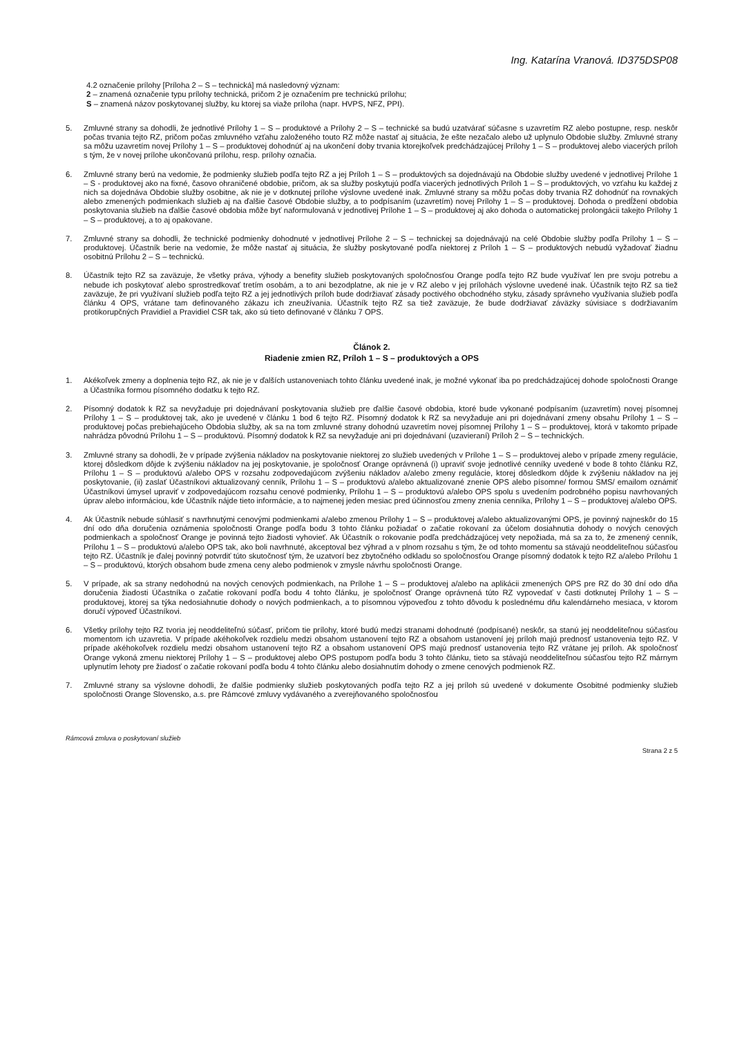Ing. Katarína Vranová. ID375DSP08
4.2 označenie prílohy [Príloha 2 – S – technická] má nasledovný význam:
2 – znamená označenie typu prílohy technická, pričom 2 je označením pre technickú prílohu;
S – znamená názov poskytovanej služby, ku ktorej sa viaže príloha (napr. HVPS, NFZ, PPI).
5. Zmluvné strany sa dohodli, že jednotlivé Prílohy 1 – S – produktové a Prílohy 2 – S – technické sa budú uzatvárať súčasne s uzavretím RZ alebo postupne, resp. neskôr počas trvania tejto RZ, pričom počas zmluvného vzťahu založeného touto RZ môže nastať aj situácia, že ešte nezačalo alebo už uplynulo Obdobie služby. Zmluvné strany sa môžu uzavretím novej Prílohy 1 – S – produktovej dohodnúť aj na ukončení doby trvania ktorejkoľvek predchádzajúcej Prílohy 1 – S – produktovej alebo viacerých príloh s tým, že v novej prílohe ukončovanú prílohu, resp. prílohy označia.
6. Zmluvné strany berú na vedomie, že podmienky služieb podľa tejto RZ a jej Príloh 1 – S – produktových sa dojednávajú na Obdobie služby uvedené v jednotlivej Prílohe 1 – S - produktovej ako na fixné, časovo ohraničené obdobie, pričom, ak sa služby poskytujú podľa viacerých jednotlivých Príloh 1 – S – produktových, vo vzťahu ku každej z nich sa dojednáva Obdobie služby osobitne, ak nie je v dotknutej prílohe výslovne uvedené inak. Zmluvné strany sa môžu počas doby trvania RZ dohodnúť na rovnakých alebo zmenených podmienkach služieb aj na ďalšie časové Obdobie služby, a to podpísaním (uzavretím) novej Prílohy 1 – S – produktovej. Dohoda o predĺžení obdobia poskytovania služieb na ďalšie časové obdobia môže byť naformulovaná v jednotlivej Prílohe 1 – S – produktovej aj ako dohoda o automatickej prolongácii takejto Prílohy 1 – S – produktovej, a to aj opakovane.
7. Zmluvné strany sa dohodli, že technické podmienky dohodnuté v jednotlivej Prílohe 2 – S – technickej sa dojednávajú na celé Obdobie služby podľa Prílohy 1 – S – produktovej. Účastník berie na vedomie, že môže nastať aj situácia, že služby poskytované podľa niektorej z Príloh 1 – S – produktových nebudú vyžadovať žiadnu osobitnú Prílohu 2 – S – technickú.
8. Účastník tejto RZ sa zaväzuje, že všetky práva, výhody a benefity služieb poskytovaných spoločnosťou Orange podľa tejto RZ bude využívať len pre svoju potrebu a nebude ich poskytovať alebo sprostredkovať tretím osobám, a to ani bezodplatne, ak nie je v RZ alebo v jej prílohách výslovne uvedené inak. Účastník tejto RZ sa tiež zaväzuje, že pri využívaní služieb podľa tejto RZ a jej jednotlivých príloh bude dodržiavať zásady poctivého obchodného styku, zásady správneho využívania služieb podľa článku 4 OPS, vrátane tam definovaného zákazu ich zneužívania. Účastník tejto RZ sa tiež zaväzuje, že bude dodržiavať záväzky súvisiace s dodržiavaním protikorupčných Pravidiel a Pravidiel CSR tak, ako sú tieto definované v článku 7 OPS.
Článok 2.
Riadenie zmien RZ, Príloh 1 – S – produktových a OPS
1. Akékoľvek zmeny a doplnenia tejto RZ, ak nie je v ďalších ustanoveniach tohto článku uvedené inak, je možné vykonať iba po predchádzajúcej dohode spoločnosti Orange a Účastníka formou písomného dodatku k tejto RZ.
2. Písomný dodatok k RZ sa nevyžaduje pri dojednávaní poskytovania služieb pre ďalšie časové obdobia, ktoré bude vykonané podpísaním (uzavretím) novej písomnej Prílohy 1 – S – produktovej tak, ako je uvedené v článku 1 bod 6 tejto RZ. Písomný dodatok k RZ sa nevyžaduje ani pri dojednávaní zmeny obsahu Prílohy 1 – S – produktovej počas prebiehajúceho Obdobia služby, ak sa na tom zmluvné strany dohodnú uzavretím novej písomnej Prílohy 1 – S – produktovej, ktorá v takomto prípade nahrádza pôvodnú Prílohu 1 – S – produktovú. Písomný dodatok k RZ sa nevyžaduje ani pri dojednávaní (uzavieraní) Príloh 2 – S – technických.
3. Zmluvné strany sa dohodli, že v prípade zvýšenia nákladov na poskytovanie niektorej zo služieb uvedených v Prílohe 1 – S – produktovej alebo v prípade zmeny regulácie, ktorej dôsledkom dôjde k zvýšeniu nákladov na jej poskytovanie, je spoločnosť Orange oprávnená (i) upraviť svoje jednotlivé cenníky uvedené v bode 8 tohto článku RZ, Prílohu 1 – S – produktovú a/alebo OPS v rozsahu zodpovedajúcom zvýšeniu nákladov a/alebo zmeny regulácie, ktorej dôsledkom dôjde k zvýšeniu nákladov na jej poskytovanie, (ii) zaslať Účastníkovi aktualizovaný cenník, Prílohu 1 – S – produktovú a/alebo aktualizované znenie OPS alebo písomne/ formou SMS/ emailom oznámiť Účastníkovi úmysel upraviť v zodpovedajúcom rozsahu cenové podmienky, Prílohu 1 – S – produktovú a/alebo OPS spolu s uvedením podrobného popisu navrhovaných úprav alebo informáciou, kde Účastník nájde tieto informácie, a to najmenej jeden mesiac pred účinnosťou zmeny znenia cenníka, Prílohy 1 – S – produktovej a/alebo OPS.
4. Ak Účastník nebude súhlasiť s navrhnutými cenovými podmienkami a/alebo zmenou Prílohy 1 – S – produktovej a/alebo aktualizovanými OPS, je povinný najneskôr do 15 dní odo dňa doručenia oznámenia spoločnosti Orange podľa bodu 3 tohto článku požiadať o začatie rokovaní za účelom dosiahnutia dohody o nových cenových podmienkach a spoločnosť Orange je povinná tejto žiadosti vyhovieť. Ak Účastník o rokovanie podľa predchádzajúcej vety nepožiada, má sa za to, že zmenený cenník, Prílohu 1 – S – produktovú a/alebo OPS tak, ako boli navrhnuté, akceptoval bez výhrad a v plnom rozsahu s tým, že od tohto momentu sa stávajú neoddeliteľnou súčasťou tejto RZ. Účastník je ďalej povinný potvrdiť túto skutočnosť tým, že uzatvorí bez zbytočného odkladu so spoločnosťou Orange písomný dodatok k tejto RZ a/alebo Prílohu 1 – S – produktovú, ktorých obsahom bude zmena ceny alebo podmienok v zmysle návrhu spoločnosti Orange.
5. V prípade, ak sa strany nedohodnú na nových cenových podmienkach, na Prílohe 1 – S – produktovej a/alebo na aplikácii zmenených OPS pre RZ do 30 dní odo dňa doručenia žiadosti Účastníka o začatie rokovaní podľa bodu 4 tohto článku, je spoločnosť Orange oprávnená túto RZ vypovedať v časti dotknutej Prílohy 1 – S – produktovej, ktorej sa týka nedosiahnutie dohody o nových podmienkach, a to písomnou výpoveďou z tohto dôvodu k poslednému dňu kalendárneho mesiaca, v ktorom doručí výpoveď Účastníkovi.
6. Všetky prílohy tejto RZ tvoria jej neoddeliteľnú súčasť, pričom tie prílohy, ktoré budú medzi stranami dohodnuté (podpísané) neskôr, sa stanú jej neoddeliteľnou súčasťou momentom ich uzavretia. V prípade akéhokoľvek rozdielu medzi obsahom ustanovení tejto RZ a obsahom ustanovení jej príloh majú prednosť ustanovenia tejto RZ. V prípade akéhokoľvek rozdielu medzi obsahom ustanovení tejto RZ a obsahom ustanovení OPS majú prednosť ustanovenia tejto RZ vrátane jej príloh. Ak spoločnosť Orange vykoná zmenu niektorej Prílohy 1 – S – produktovej alebo OPS postupom podľa bodu 3 tohto článku, tieto sa stávajú neoddeliteľnou súčasťou tejto RZ márnym uplynutím lehoty pre žiadosť o začatie rokovaní podľa bodu 4 tohto článku alebo dosiahnutím dohody o zmene cenových podmienok RZ.
7. Zmluvné strany sa výslovne dohodli, že ďalšie podmienky služieb poskytovaných podľa tejto RZ a jej príloh sú uvedené v dokumente Osobitné podmienky služieb spoločnosti Orange Slovensko, a.s. pre Rámcové zmluvy vydávaného a zverejňovaného spoločnosťou
Rámcová zmluva o poskytovaní služieb Strana 2 z 5